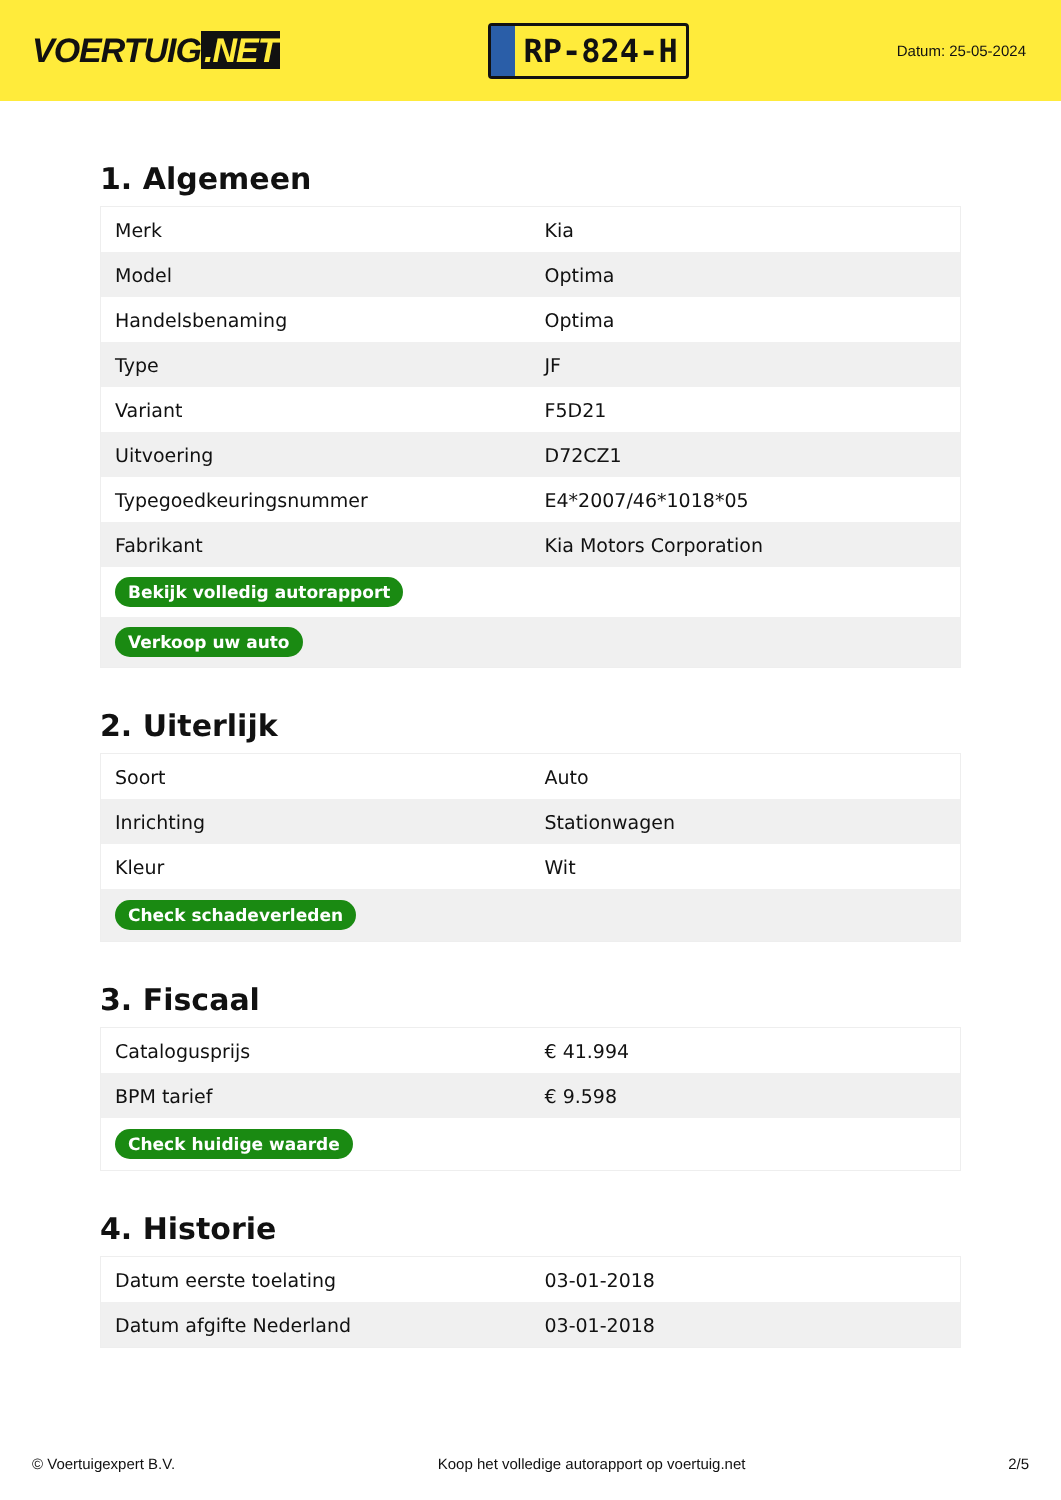VOERTUIG.NET
RP-824-H
Datum: 25-05-2024
1. Algemeen
| Merk | Kia |
| Model | Optima |
| Handelsbenaming | Optima |
| Type | JF |
| Variant | F5D21 |
| Uitvoering | D72CZ1 |
| Typegoedkeuringsnummer | E4*2007/46*1018*05 |
| Fabrikant | Kia Motors Corporation |
| Bekijk volledig autorapport | |
| Verkoop uw auto | |
2. Uiterlijk
| Soort | Auto |
| Inrichting | Stationwagen |
| Kleur | Wit |
| Check schadeverleden | |
3. Fiscaal
| Catalogusprijs | € 41.994 |
| BPM tarief | € 9.598 |
| Check huidige waarde | |
4. Historie
| Datum eerste toelating | 03-01-2018 |
| Datum afgifte Nederland | 03-01-2018 |
© Voertuigexpert B.V. Koop het volledige autorapport op voertuig.net 2/5